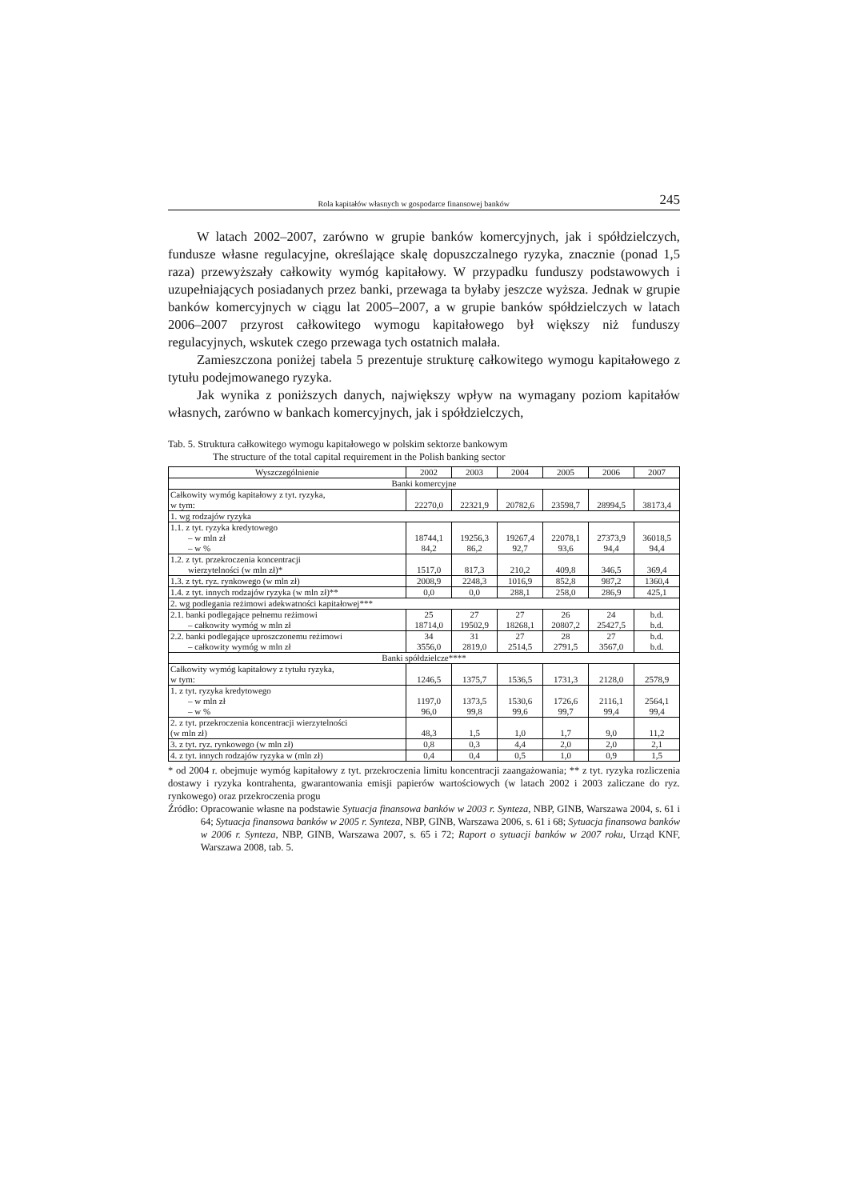Rola kapitałów własnych w gospodarce finansowej banków 245
W latach 2002–2007, zarówno w grupie banków komercyjnych, jak i spółdzielczych, fundusze własne regulacyjne, określające skalę dopuszczalnego ryzyka, znacznie (ponad 1,5 raza) przewyższały całkowity wymóg kapitałowy. W przypadku funduszy podstawowych i uzupełniających posiadanych przez banki, przewaga ta byłaby jeszcze wyższa. Jednak w grupie banków komercyjnych w ciągu lat 2005–2007, a w grupie banków spółdzielczych w latach 2006–2007 przyrost całkowitego wymogu kapitałowego był większy niż funduszy regulacyjnych, wskutek czego przewaga tych ostatnich malała.
Zamieszczona poniżej tabela 5 prezentuje strukturę całkowitego wymogu kapitałowego z tytułu podejmowanego ryzyka.
Jak wynika z poniższych danych, największy wpływ na wymagany poziom kapitałów własnych, zarówno w bankach komercyjnych, jak i spółdzielczych,
Tab. 5. Struktura całkowitego wymogu kapitałowego w polskim sektorze bankowym
The structure of the total capital requirement in the Polish banking sector
| Wyszczególnienie | 2002 | 2003 | 2004 | 2005 | 2006 | 2007 |
| --- | --- | --- | --- | --- | --- | --- |
| Banki komercyjne | | | | | | |
| Całkowity wymóg kapitałowy z tyt. ryzyka, w tym: | 22270,0 | 22321,9 | 20782,6 | 23598,7 | 28994,5 | 38173,4 |
| 1. wg rodzajów ryzyka | | | | | | |
| 1.1. z tyt. ryzyka kredytowego – w mln zł – w % | 18744,1 84,2 | 19256,3 86,2 | 19267,4 92,7 | 22078,1 93,6 | 27373,9 94,4 | 36018,5 94,4 |
| 1.2. z tyt. przekroczenia koncentracji wierzytelności (w mln zł)* | 1517,0 | 817,3 | 210,2 | 409,8 | 346,5 | 369,4 |
| 1.3. z tyt. ryz. rynkowego (w mln zł) | 2008,9 | 2248,3 | 1016,9 | 852,8 | 987,2 | 1360,4 |
| 1.4. z tyt. innych rodzajów ryzyka (w mln zł)** | 0,0 | 0,0 | 288,1 | 258,0 | 286,9 | 425,1 |
| 2. wg podlegania reżimowi adekwatności kapitałowej*** | | | | | | |
| 2.1. banki podlegające pełnemu reżimowi – całkowity wymóg w mln zł | 25 18714,0 | 27 19502,9 | 27 18268,1 | 26 20807,2 | 24 25427,5 | b.d. b.d. |
| 2.2. banki podlegające uproszczonemu reżimowi – całkowity wymóg w mln zł | 34 3556,0 | 31 2819,0 | 27 2514,5 | 28 2791,5 | 27 3567,0 | b.d. b.d. |
| Banki spółdzielcze**** | | | | | | |
| Całkowity wymóg kapitałowy z tytułu ryzyka, w tym: | 1246,5 | 1375,7 | 1536,5 | 1731,3 | 2128,0 | 2578,9 |
| 1. z tyt. ryzyka kredytowego – w mln zł – w % | 1197,0 96,0 | 1373,5 99,8 | 1530,6 99,6 | 1726,6 99,7 | 2116,1 99,4 | 2564,1 99,4 |
| 2. z tyt. przekroczenia koncentracji wierzytelności (w mln zł) | 48,3 | 1,5 | 1,0 | 1,7 | 9,0 | 11,2 |
| 3. z tyt. ryz. rynkowego (w mln zł) | 0,8 | 0,3 | 4,4 | 2,0 | 2,0 | 2,1 |
| 4. z tyt. innych rodzajów ryzyka w (mln zł) | 0,4 | 0,4 | 0,5 | 1,0 | 0,9 | 1,5 |
* od 2004 r. obejmuje wymóg kapitałowy z tyt. przekroczenia limitu koncentracji zaangażowania; ** z tyt. ryzyka rozliczenia dostawy i ryzyka kontrahenta, gwarantowania emisji papierów wartościowych (w latach 2002 i 2003 zaliczane do ryz. rynkowego) oraz przekroczenia progu
Źródło: Opracowanie własne na podstawie Sytuacja finansowa banków w 2003 r. Synteza, NBP, GINB, Warszawa 2004, s. 61 i 64; Sytuacja finansowa banków w 2005 r. Synteza, NBP, GINB, Warszawa 2006, s. 61 i 68; Sytuacja finansowa banków w 2006 r. Synteza, NBP, GINB, Warszawa 2007, s. 65 i 72; Raport o sytuacji banków w 2007 roku, Urząd KNF, Warszawa 2008, tab. 5.